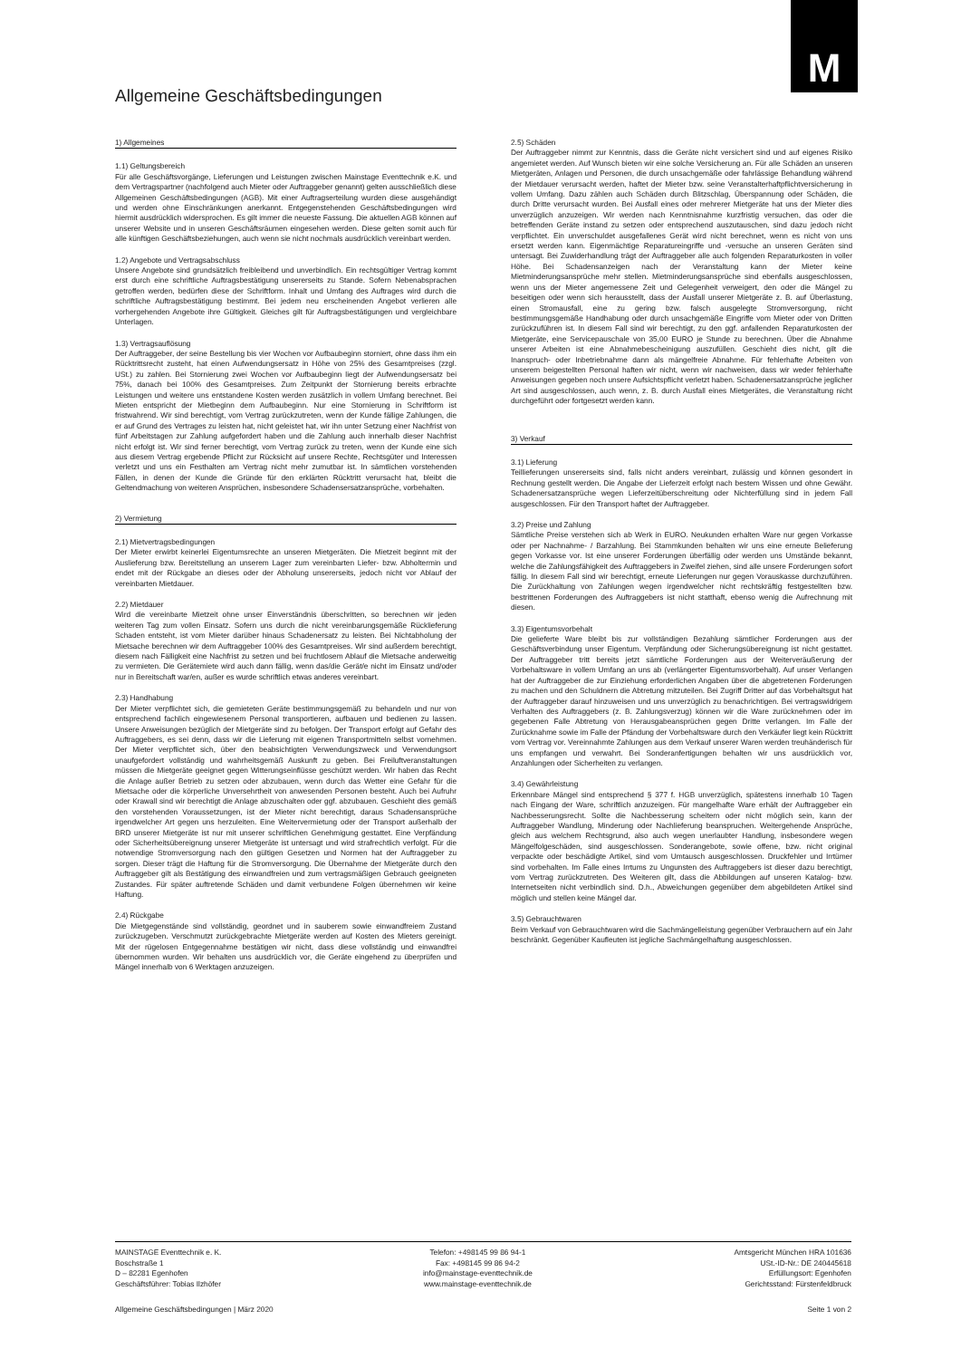M
Allgemeine Geschäftsbedingungen
1) Allgemeines
1.1) Geltungsbereich
Für alle Geschäftsvorgänge, Lieferungen und Leistungen zwischen Mainstage Eventtechnik e.K. und dem Vertragspartner (nachfolgend auch Mieter oder Auftraggeber genannt) gelten ausschließlich diese Allgemeinen Geschäftsbedingungen (AGB). Mit einer Auftragserteilung wurden diese ausgehändigt und werden ohne Einschränkungen anerkannt. Entgegenstehenden Geschäftsbedingungen wird hiermit ausdrücklich widersprochen. Es gilt immer die neueste Fassung. Die aktuellen AGB können auf unserer Website und in unseren Geschäftsräumen eingesehen werden. Diese gelten somit auch für alle künftigen Geschäftsbeziehungen, auch wenn sie nicht nochmals ausdrücklich vereinbart werden.
1.2) Angebote und Vertragsabschluss
Unsere Angebote sind grundsätzlich freibleibend und unverbindlich. Ein rechtsgültiger Vertrag kommt erst durch eine schriftliche Auftragsbestätigung unsererseits zu Stande. Sofern Nebenabsprachen getroffen werden, bedürfen diese der Schriftform. Inhalt und Umfang des Auftrages wird durch die schriftliche Auftragsbestätigung bestimmt. Bei jedem neu erscheinenden Angebot verlieren alle vorhergehenden Angebote ihre Gültigkeit. Gleiches gilt für Auftragsbestätigungen und vergleichbare Unterlagen.
1.3) Vertragsauflösung
Der Auftraggeber, der seine Bestellung bis vier Wochen vor Aufbaubeginn storniert, ohne dass ihm ein Rücktrittsrecht zusteht, hat einen Aufwendungsersatz in Höhe von 25% des Gesamtpreises (zzgl. USt.) zu zahlen. Bei Stornierung zwei Wochen vor Aufbaubeginn liegt der Aufwendungsersatz bei 75%, danach bei 100% des Gesamtpreises. Zum Zeitpunkt der Stornierung bereits erbrachte Leistungen und weitere uns entstandene Kosten werden zusätzlich in vollem Umfang berechnet. Bei Mieten entspricht der Mietbeginn dem Aufbaubeginn. Nur eine Stornierung in Schriftform ist fristwahrend. Wir sind berechtigt, vom Vertrag zurückzutreten, wenn der Kunde fällige Zahlungen, die er auf Grund des Vertrages zu leisten hat, nicht geleistet hat, wir ihn unter Setzung einer Nachfrist von fünf Arbeitstagen zur Zahlung aufgefordert haben und die Zahlung auch innerhalb dieser Nachfrist nicht erfolgt ist. Wir sind ferner berechtigt, vom Vertrag zurück zu treten, wenn der Kunde eine sich aus diesem Vertrag ergebende Pflicht zur Rücksicht auf unsere Rechte, Rechtsgüter und Interessen verletzt und uns ein Festhalten am Vertrag nicht mehr zumutbar ist. In sämtlichen vorstehenden Fällen, in denen der Kunde die Gründe für den erklärten Rücktritt verursacht hat, bleibt die Geltendmachung von weiteren Ansprüchen, insbesondere Schadensersatzansprüche, vorbehalten.
2) Vermietung
2.1) Mietvertragsbedingungen
Der Mieter erwirbt keinerlei Eigentumsrechte an unseren Mietgeräten. Die Mietzeit beginnt mit der Auslieferung bzw. Bereitstellung an unserem Lager zum vereinbarten Liefer- bzw. Abholtermin und endet mit der Rückgabe an dieses oder der Abholung unsererseits, jedoch nicht vor Ablauf der vereinbarten Mietdauer.
2.2) Mietdauer
Wird die vereinbarte Mietzeit ohne unser Einverständnis überschritten, so berechnen wir jeden weiteren Tag zum vollen Einsatz. Sofern uns durch die nicht vereinbarungsgemäße Rücklieferung Schaden entsteht, ist vom Mieter darüber hinaus Schadenersatz zu leisten. Bei Nichtabholung der Mietsache berechnen wir dem Auftraggeber 100% des Gesamtpreises. Wir sind außerdem berechtigt, diesem nach Fälligkeit eine Nachfrist zu setzen und bei fruchtlosem Ablauf die Mietsache anderweitig zu vermieten. Die Gerätemiete wird auch dann fällig, wenn das/die Gerät/e nicht im Einsatz und/oder nur in Bereitschaft war/en, außer es wurde schriftlich etwas anderes vereinbart.
2.3) Handhabung
Der Mieter verpflichtet sich, die gemieteten Geräte bestimmungsgemäß zu behandeln und nur von entsprechend fachlich eingewiesenem Personal transportieren, aufbauen und bedienen zu lassen. Unsere Anweisungen bezüglich der Mietgeräte sind zu befolgen. Der Transport erfolgt auf Gefahr des Auftraggebers, es sei denn, dass wir die Lieferung mit eigenen Transportmitteln selbst vornehmen. Der Mieter verpflichtet sich, über den beabsichtigten Verwendungszweck und Verwendungsort unaufgefordert vollständig und wahrheitsgemäß Auskunft zu geben. Bei Freiluftveranstaltungen müssen die Mietgeräte geeignet gegen Witterungseinflüsse geschützt werden. Wir haben das Recht die Anlage außer Betrieb zu setzen oder abzubauen, wenn durch das Wetter eine Gefahr für die Mietsache oder die körperliche Unversehrtheit von anwesenden Personen besteht. Auch bei Aufruhr oder Krawall sind wir berechtigt die Anlage abzuschalten oder ggf. abzubauen. Geschieht dies gemäß den vorstehenden Voraussetzungen, ist der Mieter nicht berechtigt, daraus Schadensansprüche irgendwelcher Art gegen uns herzuleiten. Eine Weitervermietung oder der Transport außerhalb der BRD unserer Mietgeräte ist nur mit unserer schriftlichen Genehmigung gestattet. Eine Verpfändung oder Sicherheitsübereignung unserer Mietgeräte ist untersagt und wird strafrechtlich verfolgt. Für die notwendige Stromversorgung nach den gültigen Gesetzen und Normen hat der Auftraggeber zu sorgen. Dieser trägt die Haftung für die Stromversorgung. Die Übernahme der Mietgeräte durch den Auftraggeber gilt als Bestätigung des einwandfreien und zum vertragsmäßigen Gebrauch geeigneten Zustandes. Für später auftretende Schäden und damit verbundene Folgen übernehmen wir keine Haftung.
2.4) Rückgabe
Die Mietgegenstände sind vollständig, geordnet und in sauberem sowie einwandfreiem Zustand zurückzugeben. Verschmutzt zurückgebrachte Mietgeräte werden auf Kosten des Mieters gereinigt. Mit der rügelosen Entgegennahme bestätigen wir nicht, dass diese vollständig und einwandfrei übernommen wurden. Wir behalten uns ausdrücklich vor, die Geräte eingehend zu überprüfen und Mängel innerhalb von 6 Werktagen anzuzeigen.
2.5) Schäden
Der Auftraggeber nimmt zur Kenntnis, dass die Geräte nicht versichert sind und auf eigenes Risiko angemietet werden. Auf Wunsch bieten wir eine solche Versicherung an. Für alle Schäden an unseren Mietgeräten, Anlagen und Personen, die durch unsachgemäße oder fahrlässige Behandlung während der Mietdauer verursacht werden, haftet der Mieter bzw. seine Veranstalterhaftpflichtversicherung in vollem Umfang. Dazu zählen auch Schäden durch Blitzschlag, Überspannung oder Schäden, die durch Dritte verursacht wurden. Bei Ausfall eines oder mehrerer Mietgeräte hat uns der Mieter dies unverzüglich anzuzeigen. Wir werden nach Kenntnisnahme kurzfristig versuchen, das oder die betreffenden Geräte instand zu setzen oder entsprechend auszutauschen, sind dazu jedoch nicht verpflichtet. Ein unverschuldet ausgefallenes Gerät wird nicht berechnet, wenn es nicht von uns ersetzt werden kann. Eigenmächtige Reparatureingriffe und -versuche an unseren Geräten sind untersagt. Bei Zuwiderhandlung trägt der Auftraggeber alle auch folgenden Reparaturkosten in voller Höhe. Bei Schadensanzeigen nach der Veranstaltung kann der Mieter keine Mietminderungsansprüche mehr stellen. Mietminderungsansprüche sind ebenfalls ausgeschlossen, wenn uns der Mieter angemessene Zeit und Gelegenheit verweigert, den oder die Mängel zu beseitigen oder wenn sich herausstellt, dass der Ausfall unserer Mietgeräte z. B. auf Überlastung, einen Stromausfall, eine zu gering bzw. falsch ausgelegte Stromversorgung, nicht bestimmungsgemäße Handhabung oder durch unsachgemäße Eingriffe vom Mieter oder von Dritten zurückzuführen ist. In diesem Fall sind wir berechtigt, zu den ggf. anfallenden Reparaturkosten der Mietgeräte, eine Servicepauschale von 35,00 EURO je Stunde zu berechnen. Über die Abnahme unserer Arbeiten ist eine Abnahmebescheinigung auszufüllen. Geschieht dies nicht, gilt die Inanspruch- oder Inbetriebnahme dann als mängelfreie Abnahme. Für fehlerhafte Arbeiten von unserem beigestellten Personal haften wir nicht, wenn wir nachweisen, dass wir weder fehlerhafte Anweisungen gegeben noch unsere Aufsichtspflicht verletzt haben. Schadenersatzansprüche jeglicher Art sind ausgeschlossen, auch wenn, z. B. durch Ausfall eines Mietgerätes, die Veranstaltung nicht durchgeführt oder fortgesetzt werden kann.
3) Verkauf
3.1) Lieferung
Teillieferungen unsererseits sind, falls nicht anders vereinbart, zulässig und können gesondert in Rechnung gestellt werden. Die Angabe der Lieferzeit erfolgt nach bestem Wissen und ohne Gewähr. Schadenersatzansprüche wegen Lieferzeitüberschreitung oder Nichterfüllung sind in jedem Fall ausgeschlossen. Für den Transport haftet der Auftraggeber.
3.2) Preise und Zahlung
Sämtliche Preise verstehen sich ab Werk in EURO. Neukunden erhalten Ware nur gegen Vorkasse oder per Nachnahme- / Barzahlung. Bei Stammkunden behalten wir uns eine erneute Belieferung gegen Vorkasse vor. Ist eine unserer Forderungen überfällig oder werden uns Umstände bekannt, welche die Zahlungsfähigkeit des Auftraggebers in Zweifel ziehen, sind alle unsere Forderungen sofort fällig. In diesem Fall sind wir berechtigt, erneute Lieferungen nur gegen Vorauskasse durchzuführen. Die Zurückhaltung von Zahlungen wegen irgendwelcher nicht rechtskräftig festgestellten bzw. bestrittenen Forderungen des Auftraggebers ist nicht statthaft, ebenso wenig die Aufrechnung mit diesen.
3.3) Eigentumsvorbehalt
Die gelieferte Ware bleibt bis zur vollständigen Bezahlung sämtlicher Forderungen aus der Geschäftsverbindung unser Eigentum. Verpfändung oder Sicherungsübereignung ist nicht gestattet. Der Auftraggeber tritt bereits jetzt sämtliche Forderungen aus der Weiterveräußerung der Vorbehaltsware in vollem Umfang an uns ab (verlängerter Eigentumsvorbehalt). Auf unser Verlangen hat der Auftraggeber die zur Einziehung erforderlichen Angaben über die abgetretenen Forderungen zu machen und den Schuldnern die Abtretung mitzuteilen. Bei Zugriff Dritter auf das Vorbehaltsgut hat der Auftraggeber darauf hinzuweisen und uns unverzüglich zu benachrichtigen. Bei vertragswidrigem Verhalten des Auftraggebers (z. B. Zahlungsverzug) können wir die Ware zurücknehmen oder im gegebenen Falle Abtretung von Herausgabeansprüchen gegen Dritte verlangen. Im Falle der Zurücknahme sowie im Falle der Pfändung der Vorbehaltsware durch den Verkäufer liegt kein Rücktritt vom Vertrag vor. Vereinnahmte Zahlungen aus dem Verkauf unserer Waren werden treuhänderisch für uns empfangen und verwahrt. Bei Sonderanfertigungen behalten wir uns ausdrücklich vor, Anzahlungen oder Sicherheiten zu verlangen.
3.4) Gewährleistung
Erkennbare Mängel sind entsprechend § 377 f. HGB unverzüglich, spätestens innerhalb 10 Tagen nach Eingang der Ware, schriftlich anzuzeigen. Für mangelhafte Ware erhält der Auftraggeber ein Nachbesserungsrecht. Sollte die Nachbesserung scheitern oder nicht möglich sein, kann der Auftraggeber Wandlung, Minderung oder Nachlieferung beanspruchen. Weitergehende Ansprüche, gleich aus welchem Rechtsgrund, also auch wegen unerlaubter Handlung, insbesondere wegen Mängelfolgeschäden, sind ausgeschlossen. Sonderangebote, sowie offene, bzw. nicht original verpackte oder beschädigte Artikel, sind vom Umtausch ausgeschlossen. Druckfehler und Irrtümer sind vorbehalten. Im Falle eines Irrtums zu Ungunsten des Auftraggebers ist dieser dazu berechtigt, vom Vertrag zurückzutreten. Des Weiteren gilt, dass die Abbildungen auf unseren Katalog- bzw. Internetseiten nicht verbindlich sind. D.h., Abweichungen gegenüber dem abgebildeten Artikel sind möglich und stellen keine Mängel dar.
3.5) Gebrauchtwaren
Beim Verkauf von Gebrauchtwaren wird die Sachmängelleistung gegenüber Verbrauchern auf ein Jahr beschränkt. Gegenüber Kaufleuten ist jegliche Sachmängelhaftung ausgeschlossen.
MAINSTAGE Eventtechnik e. K.
Boschstraße 1
D – 82281 Egenhofen
Geschäftsführer: Tobias Ilzhöfer
Telefon: +498145 99 86 94-1
Fax: +498145 99 86 94-2
info@mainstage-eventtechnik.de
www.mainstage-eventtechnik.de
Amtsgericht München HRA 101636
USt.-ID-Nr.: DE 240445618
Erfüllungsort: Egenhofen
Gerichtsstand: Fürstenfeldbruck
Allgemeine Geschäftsbedingungen | März 2020 Seite 1 von 2